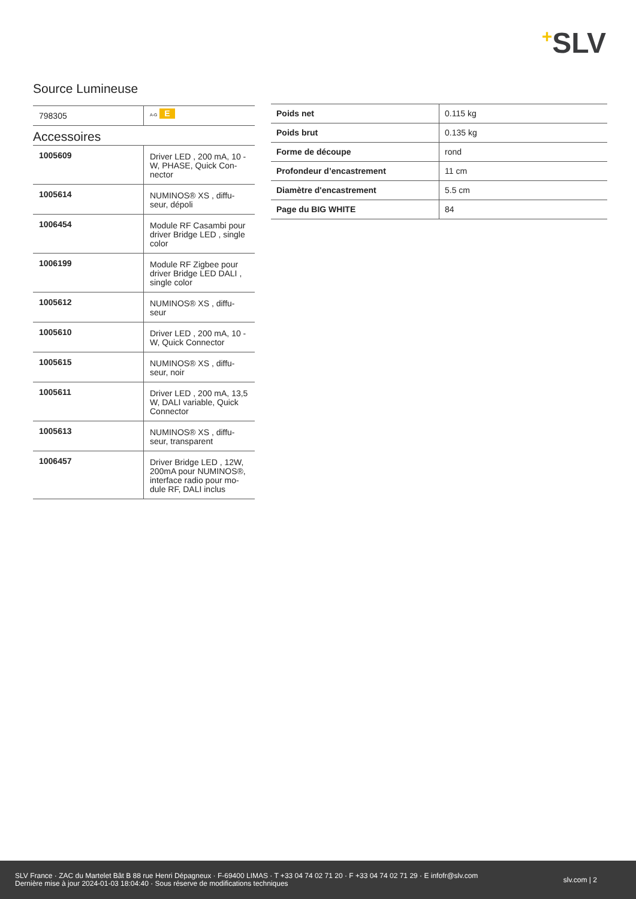+SLV
Source Lumineuse
| 798305 | A-G E |
Accessoires
| 1005609 | Driver LED , 200 mA, 10 - W, PHASE, Quick Con-nector |
| 1005614 | NUMINOS® XS , diffu-seur, dépoli |
| 1006454 | Module RF Casambi pour driver Bridge LED , single color |
| 1006199 | Module RF Zigbee pour driver Bridge LED DALI , single color |
| 1005612 | NUMINOS® XS , diffu-seur |
| 1005610 | Driver LED , 200 mA, 10 - W, Quick Connector |
| 1005615 | NUMINOS® XS , diffu-seur, noir |
| 1005611 | Driver LED , 200 mA, 13,5 W, DALI variable, Quick Connector |
| 1005613 | NUMINOS® XS , diffu-seur, transparent |
| 1006457 | Driver Bridge LED , 12W, 200mA pour NUMINOS®, interface radio pour mo-dule RF, DALI inclus |
| Poids net | 0.115 kg |
| Poids brut | 0.135 kg |
| Forme de découpe | rond |
| Profondeur d’encastrement | 11 cm |
| Diamètre d'encastrement | 5.5 cm |
| Page du BIG WHITE | 84 |
SLV France · ZAC du Martelet Bât B 88 rue Henri Dépagneux · F-69400 LIMAS · T +33 04 74 02 71 20 · F +33 04 74 02 71 29 · E infofr@slv.com
Dernière mise à jour 2024-01-03 18:04:40 · Sous réserve de modifications techniques
slv.com | 2